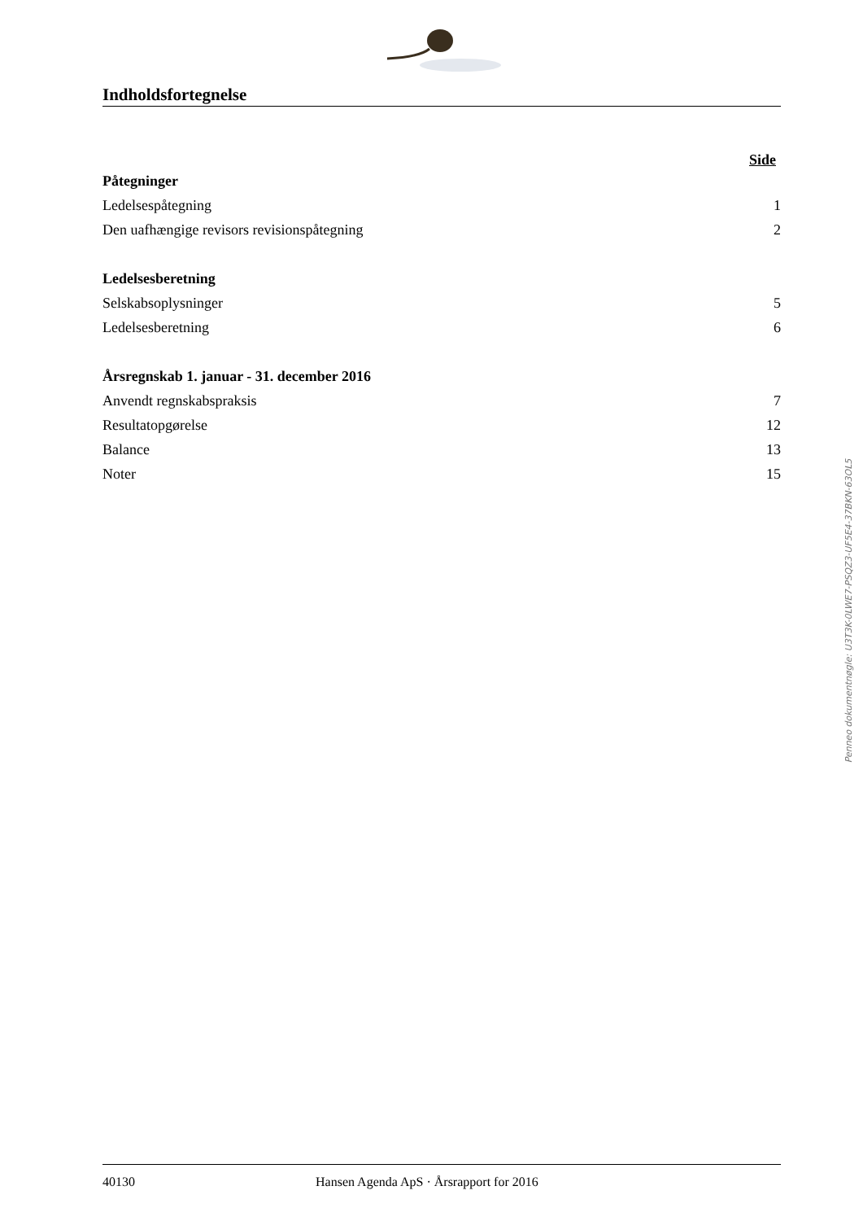Indholdsfortegnelse
Side
Påtegninger
Ledelsespåtegning 1
Den uafhængige revisors revisionspåtegning 2
Ledelsesberetning
Selskabsoplysninger 5
Ledelsesberetning 6
Årsregnskab 1. januar - 31. december 2016
Anvendt regnskabspraksis 7
Resultatopgørelse 12
Balance 13
Noter 15
40130 Hansen Agenda ApS · Årsrapport for 2016
Penneo dokumentnøgle: U3T3K-0LWE7-PSQZ3-UF5E4-37BKN-63OL5